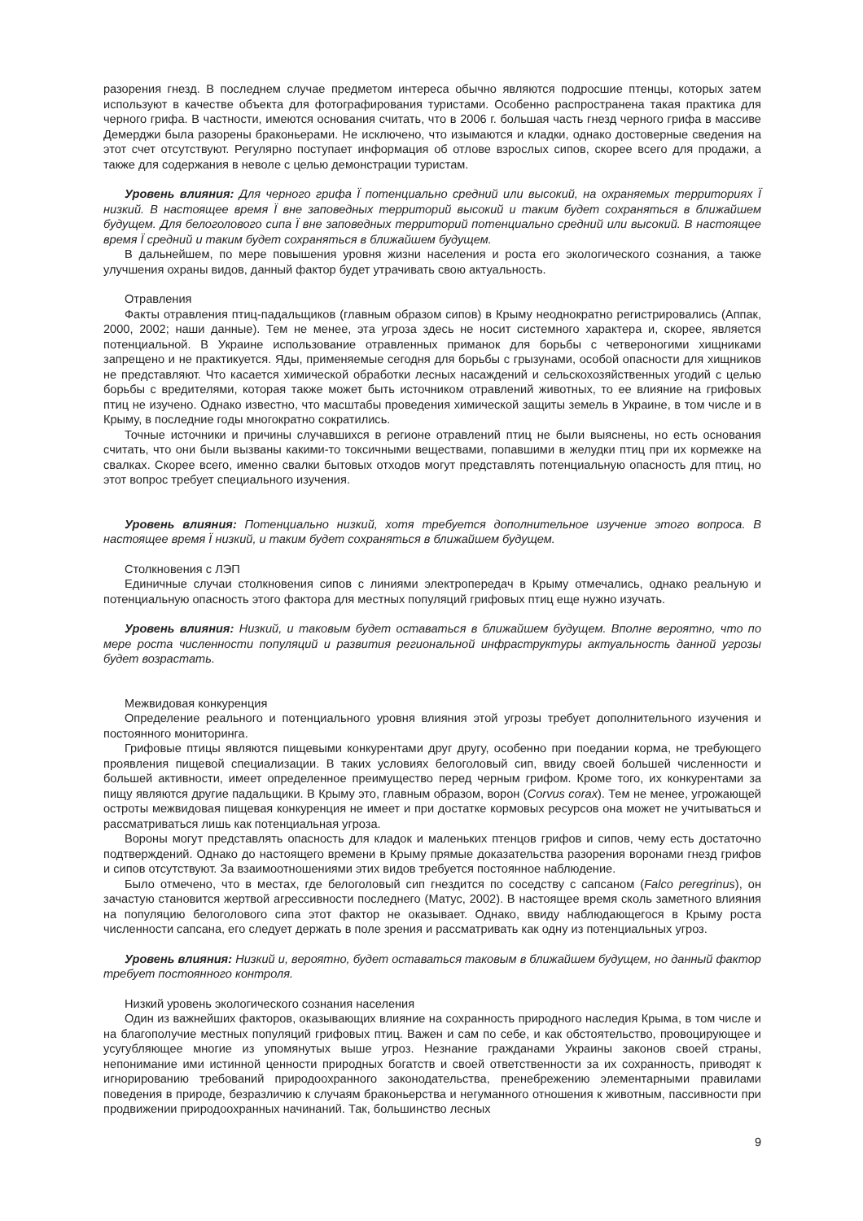разорения гнезд. В последнем случае предметом интереса обычно являются подросшие птенцы, которых затем используют в качестве объекта для фотографирования туристами. Особенно распространена такая практика для черного грифа. В частности, имеются основания считать, что в 2006 г. большая часть гнезд черного грифа в массиве Демерджи была разорены браконьерами. Не исключено, что изымаются и кладки, однако достоверные сведения на этот счет отсутствуют. Регулярно поступает информация об отлове взрослых сипов, скорее всего для продажи, а также для содержания в неволе с целью демонстрации туристам.
Уровень влияния: Для черного грифа Ї потенциально средний или высокий, на охраняемых территориях Ї низкий. В настоящее время Ї вне заповедных территорий высокий и таким будет сохраняться в ближайшем будущем. Для белоголового сипа Ї вне заповедных территорий потенциально средний или высокий. В настоящее время Ї средний и таким будет сохраняться в ближайшем будущем.
В дальнейшем, по мере повышения уровня жизни населения и роста его экологического сознания, а также улучшения охраны видов, данный фактор будет утрачивать свою актуальность.
Отравления
Факты отравления птиц-падальщиков (главным образом сипов) в Крыму неоднократно регистрировались (Аппак, 2000, 2002; наши данные). Тем не менее, эта угроза здесь не носит системного характера и, скорее, является потенциальной. В Украине использование отравленных приманок для борьбы с четвероногими хищниками запрещено и не практикуется. Яды, применяемые сегодня для борьбы с грызунами, особой опасности для хищников не представляют. Что касается химической обработки лесных насаждений и сельскохозяйственных угодий с целью борьбы с вредителями, которая также может быть источником отравлений животных, то ее влияние на грифовых птиц не изучено. Однако известно, что масштабы проведения химической защиты земель в Украине, в том числе и в Крыму, в последние годы многократно сократились.
Точные источники и причины случавшихся в регионе отравлений птиц не были выяснены, но есть основания считать, что они были вызваны какими-то токсичными веществами, попавшими в желудки птиц при их кормежке на свалках. Скорее всего, именно свалки бытовых отходов могут представлять потенциальную опасность для птиц, но этот вопрос требует специального изучения.
Уровень влияния: Потенциально низкий, хотя требуется дополнительное изучение этого вопроса. В настоящее время Ї низкий, и таким будет сохраняться в ближайшем будущем.
Столкновения с ЛЭП
Единичные случаи столкновения сипов с линиями электропередач в Крыму отмечались, однако реальную и потенциальную опасность этого фактора для местных популяций грифовых птиц еще нужно изучать.
Уровень влияния: Низкий, и таковым будет оставаться в ближайшем будущем. Вполне вероятно, что по мере роста численности популяций и развития региональной инфраструктуры актуальность данной угрозы будет возрастать.
Межвидовая конкуренция
Определение реального и потенциального уровня влияния этой угрозы требует дополнительного изучения и постоянного мониторинга.
Грифовые птицы являются пищевыми конкурентами друг другу, особенно при поедании корма, не требующего проявления пищевой специализации. В таких условиях белоголовый сип, ввиду своей большей численности и большей активности, имеет определенное преимущество перед черным грифом. Кроме того, их конкурентами за пищу являются другие падальщики. В Крыму это, главным образом, ворон (Corvus corax). Тем не менее, угрожающей остроты межвидовая пищевая конкуренция не имеет и при достатке кормовых ресурсов она может не учитываться и рассматриваться лишь как потенциальная угроза.
Вороны могут представлять опасность для кладок и маленьких птенцов грифов и сипов, чему есть достаточно подтверждений. Однако до настоящего времени в Крыму прямые доказательства разорения воронами гнезд грифов и сипов отсутствуют. За взаимоотношениями этих видов требуется постоянное наблюдение.
Было отмечено, что в местах, где белоголовый сип гнездится по соседству с сапсаном (Falco peregrinus), он зачастую становится жертвой агрессивности последнего (Матус, 2002). В настоящее время сколь заметного влияния на популяцию белоголового сипа этот фактор не оказывает. Однако, ввиду наблюдающегося в Крыму роста численности сапсана, его следует держать в поле зрения и рассматривать как одну из потенциальных угроз.
Уровень влияния: Низкий и, вероятно, будет оставаться таковым в ближайшем будущем, но данный фактор требует постоянного контроля.
Низкий уровень экологического сознания населения
Один из важнейших факторов, оказывающих влияние на сохранность природного наследия Крыма, в том числе и на благополучие местных популяций грифовых птиц. Важен и сам по себе, и как обстоятельство, провоцирующее и усугубляющее многие из упомянутых выше угроз. Незнание гражданами Украины законов своей страны, непонимание ими истинной ценности природных богатств и своей ответственности за их сохранность, приводят к игнорированию требований природоохранного законодательства, пренебрежению элементарными правилами поведения в природе, безразличию к случаям браконьерства и негуманного отношения к животным, пассивности при продвижении природоохранных начинаний. Так, большинство лесных
9